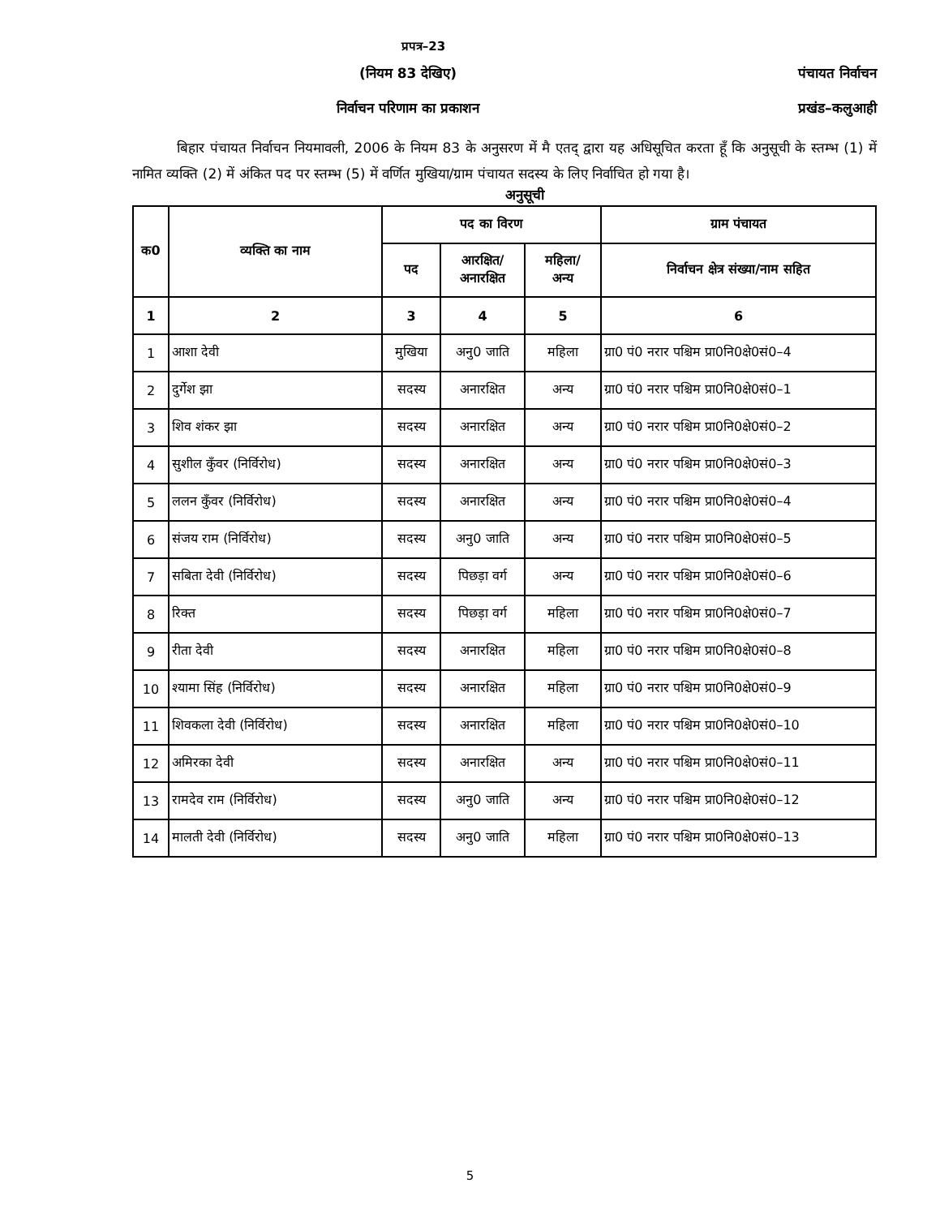प्रपत्र–23
(नियम 83 देखिए)
निर्वाचन परिणाम का प्रकाशन
पंचायत निर्वाचन
प्रखंड–कलुआही
बिहार पंचायत निर्वाचन नियमावली, 2006 के नियम 83 के अनुसरण में मै एतद् द्वारा यह अधिसूचित करता हूँ कि अनुसूची के स्तम्भ (1) में नामित व्यक्ति (2) में अंकित पद पर स्तम्भ (5) में वर्णित मुखिया/ग्राम पंचायत सदस्य के लिए निर्वाचित हो गया है।
अनुसूची
| क0 | व्यक्ति का नाम | पद का विरण | | | ग्राम पंचायत |
| --- | --- | --- | --- | --- | --- |
| | | पद | आरक्षित/ अनारक्षित | महिला/ अन्य | निर्वाचन क्षेत्र संख्या/नाम सहित |
| 1 | 2 | 3 | 4 | 5 | 6 |
| 1 | आशा देवी | मुखिया | अनु0 जाति | महिला | ग्रा0 पं0 नरार पश्चिम प्रा0नि0क्षे0सं0–4 |
| 2 | दुर्गेश झा | सदस्य | अनारक्षित | अन्य | ग्रा0 पं0 नरार पश्चिम प्रा0नि0क्षे0सं0–1 |
| 3 | शिव शंकर झा | सदस्य | अनारक्षित | अन्य | ग्रा0 पं0 नरार पश्चिम प्रा0नि0क्षे0सं0–2 |
| 4 | सुशील कुँवर (निर्विरोध) | सदस्य | अनारक्षित | अन्य | ग्रा0 पं0 नरार पश्चिम प्रा0नि0क्षे0सं0–3 |
| 5 | ललन कुँवर (निर्विरोध) | सदस्य | अनारक्षित | अन्य | ग्रा0 पं0 नरार पश्चिम प्रा0नि0क्षे0सं0–4 |
| 6 | संजय राम (निर्विरोध) | सदस्य | अनु0 जाति | अन्य | ग्रा0 पं0 नरार पश्चिम प्रा0नि0क्षे0सं0–5 |
| 7 | सबिता देवी (निर्विरोध) | सदस्य | पिछड़ा वर्ग | अन्य | ग्रा0 पं0 नरार पश्चिम प्रा0नि0क्षे0सं0–6 |
| 8 | रिक्त | सदस्य | पिछड़ा वर्ग | महिला | ग्रा0 पं0 नरार पश्चिम प्रा0नि0क्षे0सं0–7 |
| 9 | रीता देवी | सदस्य | अनारक्षित | महिला | ग्रा0 पं0 नरार पश्चिम प्रा0नि0क्षे0सं0–8 |
| 10 | श्यामा सिंह (निर्विरोध) | सदस्य | अनारक्षित | महिला | ग्रा0 पं0 नरार पश्चिम प्रा0नि0क्षे0सं0–9 |
| 11 | शिवकला देवी (निर्विरोध) | सदस्य | अनारक्षित | महिला | ग्रा0 पं0 नरार पश्चिम प्रा0नि0क्षे0सं0–10 |
| 12 | अमिरका देवी | सदस्य | अनारक्षित | अन्य | ग्रा0 पं0 नरार पश्चिम प्रा0नि0क्षे0सं0–11 |
| 13 | रामदेव राम (निर्विरोध) | सदस्य | अनु0 जाति | अन्य | ग्रा0 पं0 नरार पश्चिम प्रा0नि0क्षे0सं0–12 |
| 14 | मालती देवी (निर्विरोध) | सदस्य | अनु0 जाति | महिला | ग्रा0 पं0 नरार पश्चिम प्रा0नि0क्षे0सं0–13 |
5